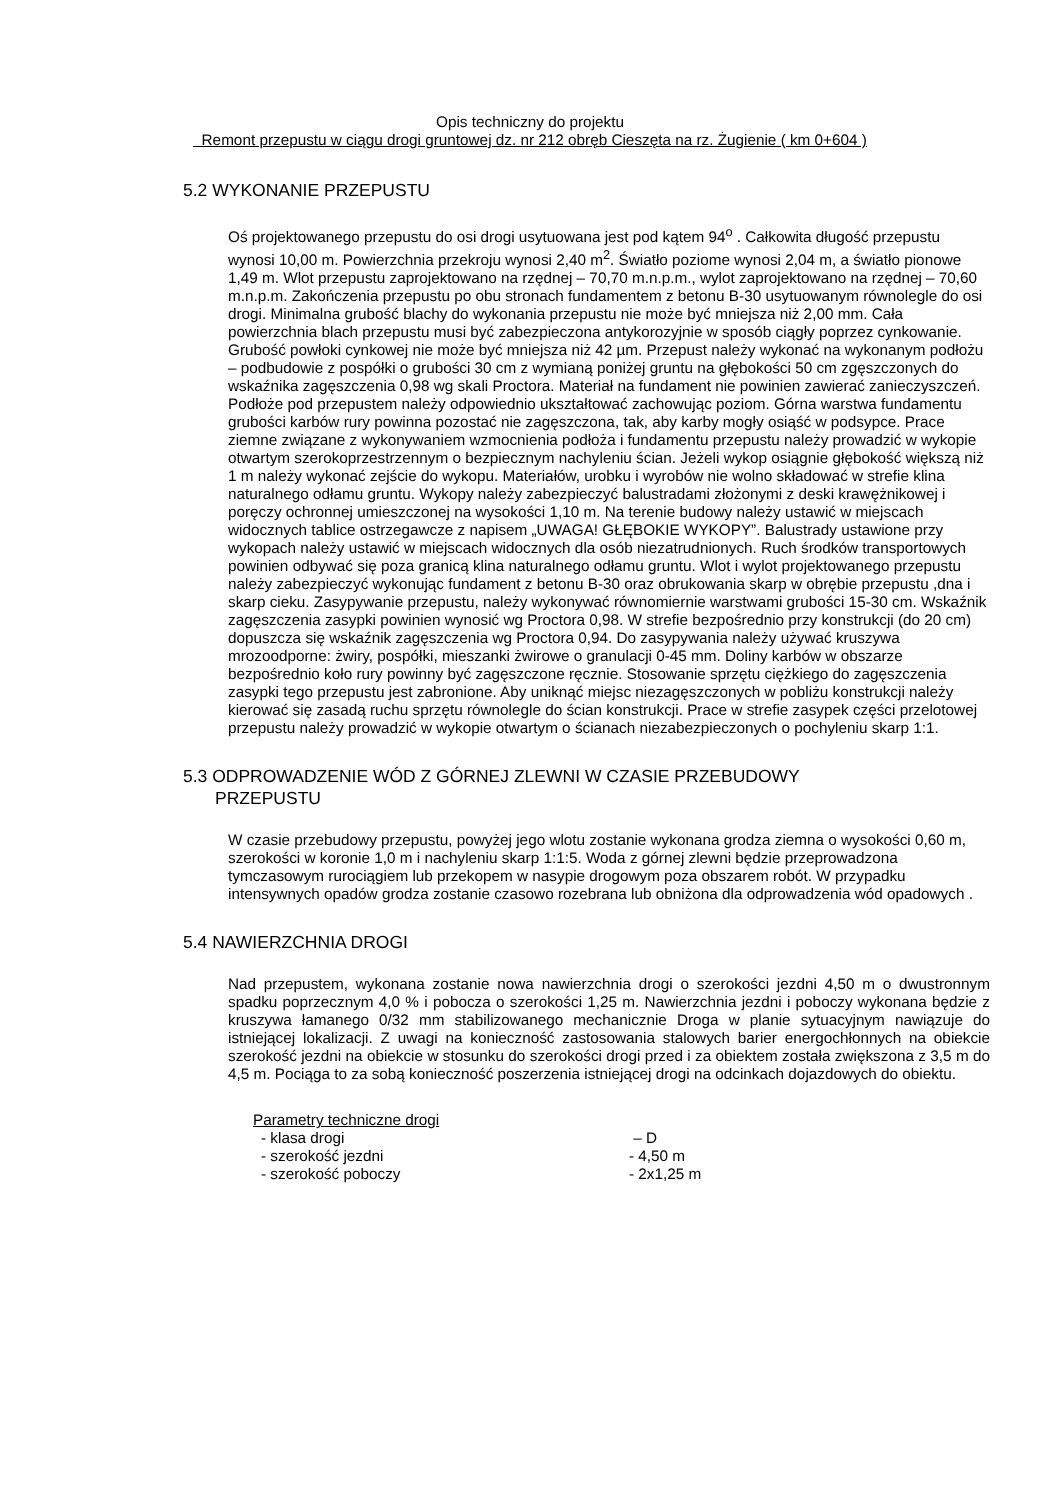Opis techniczny do projektu
Remont przepustu w ciągu drogi gruntowej dz. nr 212 obręb Cieszęta na rz. Żugienie ( km 0+604 )
5.2 WYKONANIE PRZEPUSTU
Oś projektowanego przepustu do osi drogi usytuowana jest pod kątem 94<sup>o</sup> . Całkowita długość przepustu wynosi 10,00 m. Powierzchnia przekroju wynosi 2,40 m<sup>2</sup>. Światło poziome wynosi 2,04 m, a światło pionowe 1,49 m. Wlot przepustu zaprojektowano na rzędnej – 70,70 m.n.p.m., wylot zaprojektowano na rzędnej – 70,60 m.n.p.m. Zakończenia przepustu po obu stronach fundamentem z betonu B-30 usytuowanym równolegle do osi drogi. Minimalna grubość blachy do wykonania przepustu nie może być mniejsza niż 2,00 mm. Cała powierzchnia blach przepustu musi być zabezpieczona antykorozyjnie w sposób ciągły poprzez cynkowanie. Grubość powłoki cynkowej nie może być mniejsza niż 42 µm. Przepust należy wykonać na wykonanym podłożu – podbudowie z pospółki o grubości 30 cm z wymianą poniżej gruntu na głębokości 50 cm zgęszczonych do wskaźnika zagęszczenia 0,98 wg skali Proctora. Materiał na fundament nie powinien zawierać zanieczyszczeń. Podłoże pod przepustem należy odpowiednio ukształtować zachowując poziom. Górna warstwa fundamentu grubości karbów rury powinna pozostać nie zagęszczona, tak, aby karby mogły osiąść w podsypce. Prace ziemne związane z wykonywaniem wzmocnienia podłoża i fundamentu przepustu należy prowadzić w wykopie otwartym szerokoprzestrzennym o bezpiecznym nachyleniu ścian. Jeżeli wykop osiągnie głębokość większą niż 1 m należy wykonać zejście do wykopu. Materiałów, urobku i wyrobów nie wolno składować w strefie klina naturalnego odłamu gruntu. Wykopy należy zabezpieczyć balustradami złożonymi z deski krawężnikowej i poręczy ochronnej umieszczonej na wysokości 1,10 m. Na terenie budowy należy ustawić w miejscach widocznych tablice ostrzegawcze z napisem „UWAGA! GŁĘBOKIE WYKOPY”. Balustrady ustawione przy wykopach należy ustawić w miejscach widocznych dla osób niezatrudnionych. Ruch środków transportowych powinien odbywać się poza granicą klina naturalnego odłamu gruntu. Wlot i wylot projektowanego przepustu należy zabezpieczyć wykonując fundament z betonu B-30 oraz obrukowania skarp w obrębie przepustu ,dna i skarp cieku. Zasypywanie przepustu, należy wykonywać równomiernie warstwami grubości 15-30 cm. Wskaźnik zagęszczenia zasypki powinien wynosić wg Proctora 0,98. W strefie bezpośrednio przy konstrukcji (do 20 cm) dopuszcza się wskaźnik zagęszczenia wg Proctora 0,94. Do zasypywania należy używać kruszywa mrozoodporne: żwiry, pospółki, mieszanki żwirowe o granulacji 0-45 mm. Doliny karbów w obszarze bezpośrednio koło rury powinny być zagęszczone ręcznie. Stosowanie sprzętu ciężkiego do zagęszczenia zasypki tego przepustu jest zabronione. Aby uniknąć miejsc niezagęszczonych w pobliżu konstrukcji należy kierować się zasadą ruchu sprzętu równolegle do ścian konstrukcji. Prace w strefie zasypek części przelotowej przepustu należy prowadzić w wykopie otwartym o ścianach niezabezpieczonych o pochyleniu skarp 1:1.
5.3 ODPROWADZENIE WÓD Z GÓRNEJ ZLEWNI W CZASIE PRZEBUDOWY
PRZEPUSTU
W czasie przebudowy przepustu, powyżej jego wlotu zostanie wykonana grodza ziemna o wysokości 0,60 m, szerokości w koronie 1,0 m i nachyleniu skarp 1:1:5. Woda z górnej zlewni będzie przeprowadzona tymczasowym rurociągiem lub przekopem w nasypie drogowym poza obszarem robót. W przypadku intensywnych opadów grodza zostanie czasowo rozebrana lub obniżona dla odprowadzenia wód opadowych .
5.4 NAWIERZCHNIA DROGI
Nad przepustem, wykonana zostanie nowa nawierzchnia drogi o szerokości jezdni 4,50 m o dwustronnym spadku poprzecznym 4,0 % i pobocza o szerokości 1,25 m. Nawierzchnia jezdni i poboczy wykonana będzie z kruszywa łamanego 0/32 mm stabilizowanego mechanicznie Droga w planie sytuacyjnym nawiązuje do istniejącej lokalizacji. Z uwagi na konieczność zastosowania stalowych barier energochłonnych na obiekcie szerokość jezdni na obiekcie w stosunku do szerokości drogi przed i za obiektem została zwiększona z 3,5 m do 4,5 m. Pociąga to za sobą konieczność poszerzenia istniejącej drogi na odcinkach dojazdowych do obiektu.
Parametry techniczne drogi
- klasa drogi – D
- szerokość jezdni - 4,50 m
- szerokość poboczy - 2x1,25 m